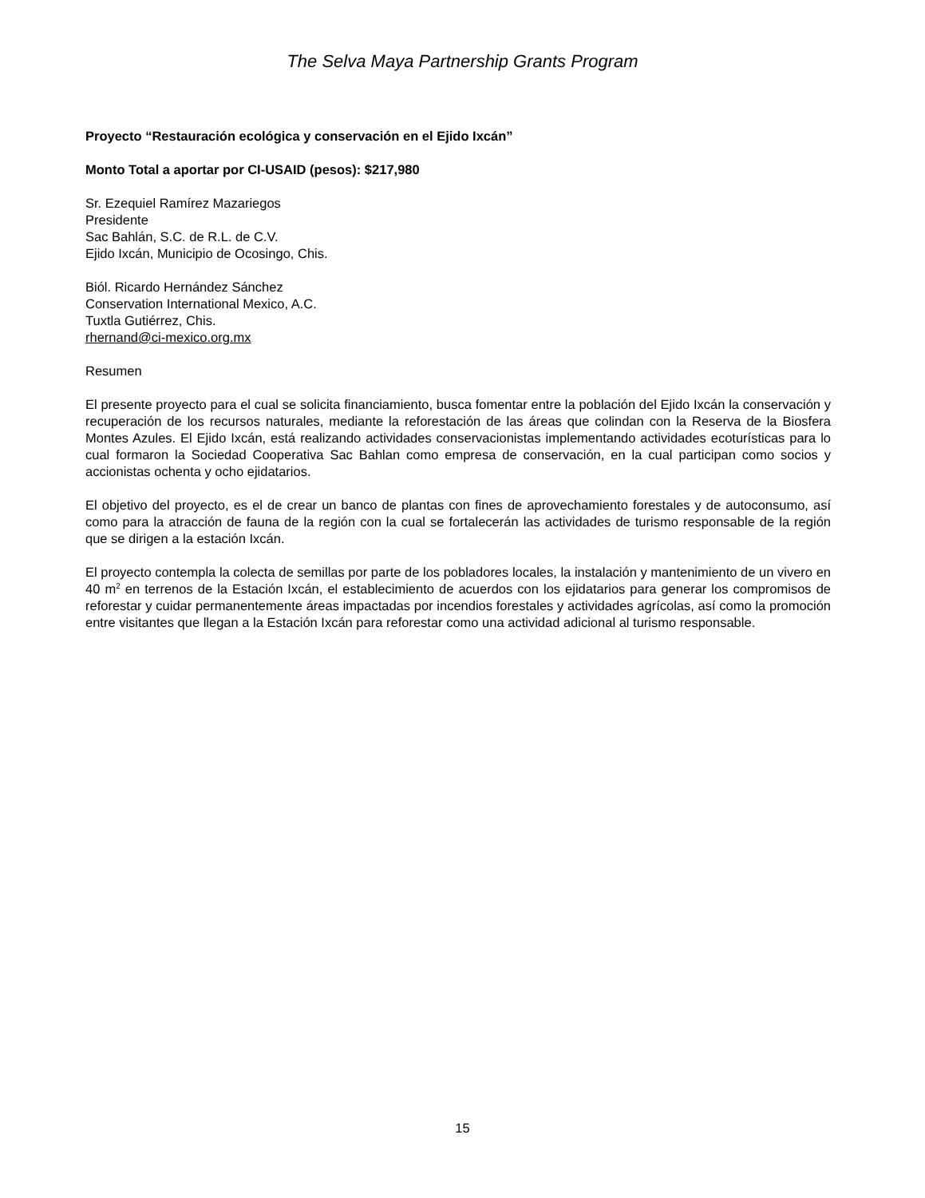The Selva Maya Partnership Grants Program
Proyecto “Restauración ecológica y conservación en el Ejido Ixcán”
Monto Total a aportar por CI-USAID (pesos): $217,980
Sr. Ezequiel Ramírez Mazariegos
Presidente
Sac Bahlán, S.C. de R.L. de C.V.
Ejido Ixcán, Municipio de Ocosingo, Chis.
Biól. Ricardo Hernández Sánchez
Conservation International Mexico, A.C.
Tuxtla Gutiérrez, Chis.
rhernand@ci-mexico.org.mx
Resumen
El presente proyecto para el cual se solicita financiamiento, busca fomentar entre la población del Ejido Ixcán la conservación y recuperación de los recursos naturales, mediante la reforestación de las áreas que colindan con la Reserva de la Biosfera Montes Azules. El Ejido Ixcán, está realizando actividades conservacionistas implementando actividades ecoturísticas para lo cual formaron la Sociedad Cooperativa Sac Bahlan como empresa de conservación, en la cual participan como socios y accionistas ochenta y ocho ejidatarios.
El objetivo del proyecto, es el de crear un banco de plantas con fines de aprovechamiento forestales y de autoconsumo, así como para la atracción de fauna de la región con la cual se fortalecerán las actividades de turismo responsable de la región que se dirigen a la estación Ixcán.
El proyecto contempla la colecta de semillas por parte de los pobladores locales, la instalación y mantenimiento de un vivero en 40 m<sup>2</sup> en terrenos de la Estación Ixcán, el establecimiento de acuerdos con los ejidatarios para generar los compromisos de reforestar y cuidar permanentemente áreas impactadas por incendios forestales y actividades agrícolas, así como la promoción entre visitantes que llegan a la Estación Ixcán para reforestar como una actividad adicional al turismo responsable.
15